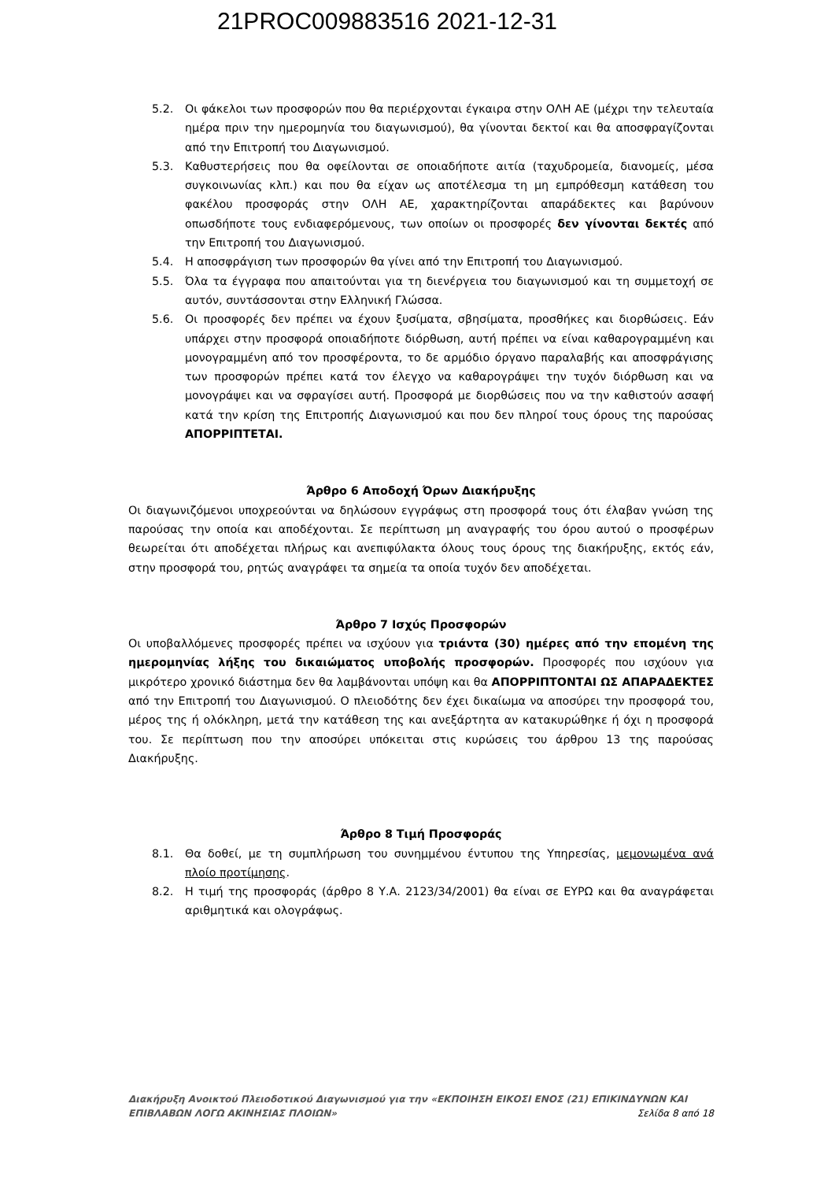21PROC009883516 2021-12-31
5.2. Οι φάκελοι των προσφορών που θα περιέρχονται έγκαιρα στην ΟΛΗ ΑΕ (μέχρι την τελευταία ημέρα πριν την ημερομηνία του διαγωνισμού), θα γίνονται δεκτοί και θα αποσφραγίζονται από την Επιτροπή του Διαγωνισμού.
5.3. Καθυστερήσεις που θα οφείλονται σε οποιαδήποτε αιτία (ταχυδρομεία, διανομείς, μέσα συγκοινωνίας κλπ.) και που θα είχαν ως αποτέλεσμα τη μη εμπρόθεσμη κατάθεση του φακέλου προσφοράς στην ΟΛΗ ΑΕ, χαρακτηρίζονται απαράδεκτες και βαρύνουν οπωσδήποτε τους ενδιαφερόμενους, των οποίων οι προσφορές δεν γίνονται δεκτές από την Επιτροπή του Διαγωνισμού.
5.4. Η αποσφράγιση των προσφορών θα γίνει από την Επιτροπή του Διαγωνισμού.
5.5. Όλα τα έγγραφα που απαιτούνται για τη διενέργεια του διαγωνισμού και τη συμμετοχή σε αυτόν, συντάσσονται στην Ελληνική Γλώσσα.
5.6. Οι προσφορές δεν πρέπει να έχουν ξυσίματα, σβησίματα, προσθήκες και διορθώσεις. Εάν υπάρχει στην προσφορά οποιαδήποτε διόρθωση, αυτή πρέπει να είναι καθαρογραμμένη και μονογραμμένη από τον προσφέροντα, το δε αρμόδιο όργανο παραλαβής και αποσφράγισης των προσφορών πρέπει κατά τον έλεγχο να καθαρογράψει την τυχόν διόρθωση και να μονογράψει και να σφραγίσει αυτή. Προσφορά με διορθώσεις που να την καθιστούν ασαφή κατά την κρίση της Επιτροπής Διαγωνισμού και που δεν πληροί τους όρους της παρούσας ΑΠΟΡΡΙΠΤΕΤΑΙ.
Άρθρο 6 Αποδοχή Όρων Διακήρυξης
Οι διαγωνιζόμενοι υποχρεούνται να δηλώσουν εγγράφως στη προσφορά τους ότι έλαβαν γνώση της παρούσας την οποία και αποδέχονται. Σε περίπτωση μη αναγραφής του όρου αυτού ο προσφέρων θεωρείται ότι αποδέχεται πλήρως και ανεπιφύλακτα όλους τους όρους της διακήρυξης, εκτός εάν, στην προσφορά του, ρητώς αναγράφει τα σημεία τα οποία τυχόν δεν αποδέχεται.
Άρθρο 7 Ισχύς Προσφορών
Οι υποβαλλόμενες προσφορές πρέπει να ισχύουν για τριάντα (30) ημέρες από την επομένη της ημερομηνίας λήξης του δικαιώματος υποβολής προσφορών. Προσφορές που ισχύουν για μικρότερο χρονικό διάστημα δεν θα λαμβάνονται υπόψη και θα ΑΠΟΡΡΙΠΤΟΝΤΑΙ ΩΣ ΑΠΑΡΑΔΕΚΤΕΣ από την Επιτροπή του Διαγωνισμού. Ο πλειοδότης δεν έχει δικαίωμα να αποσύρει την προσφορά του, μέρος της ή ολόκληρη, μετά την κατάθεση της και ανεξάρτητα αν κατακυρώθηκε ή όχι η προσφορά του. Σε περίπτωση που την αποσύρει υπόκειται στις κυρώσεις του άρθρου 13 της παρούσας Διακήρυξης.
Άρθρο 8 Τιμή Προσφοράς
8.1. Θα δοθεί, με τη συμπλήρωση του συνημμένου έντυπου της Υπηρεσίας, μεμονωμένα ανά πλοίο προτίμησης.
8.2. Η τιμή της προσφοράς (άρθρο 8 Υ.Α. 2123/34/2001) θα είναι σε ΕΥΡΩ και θα αναγράφεται αριθμητικά και ολογράφως.
Διακήρυξη Ανοικτού Πλειοδοτικού Διαγωνισμού για την «ΕΚΠΟΙΗΣΗ ΕΙΚΟΣΙ ΕΝΟΣ (21) ΕΠΙΚΙΝΔΥΝΩΝ ΚΑΙ
ΕΠΙΒΛΑΒΩΝ ΛΟΓΩ ΑΚΙΝΗΣΙΑΣ ΠΛΟΙΩΝ» Σελίδα 8 από 18